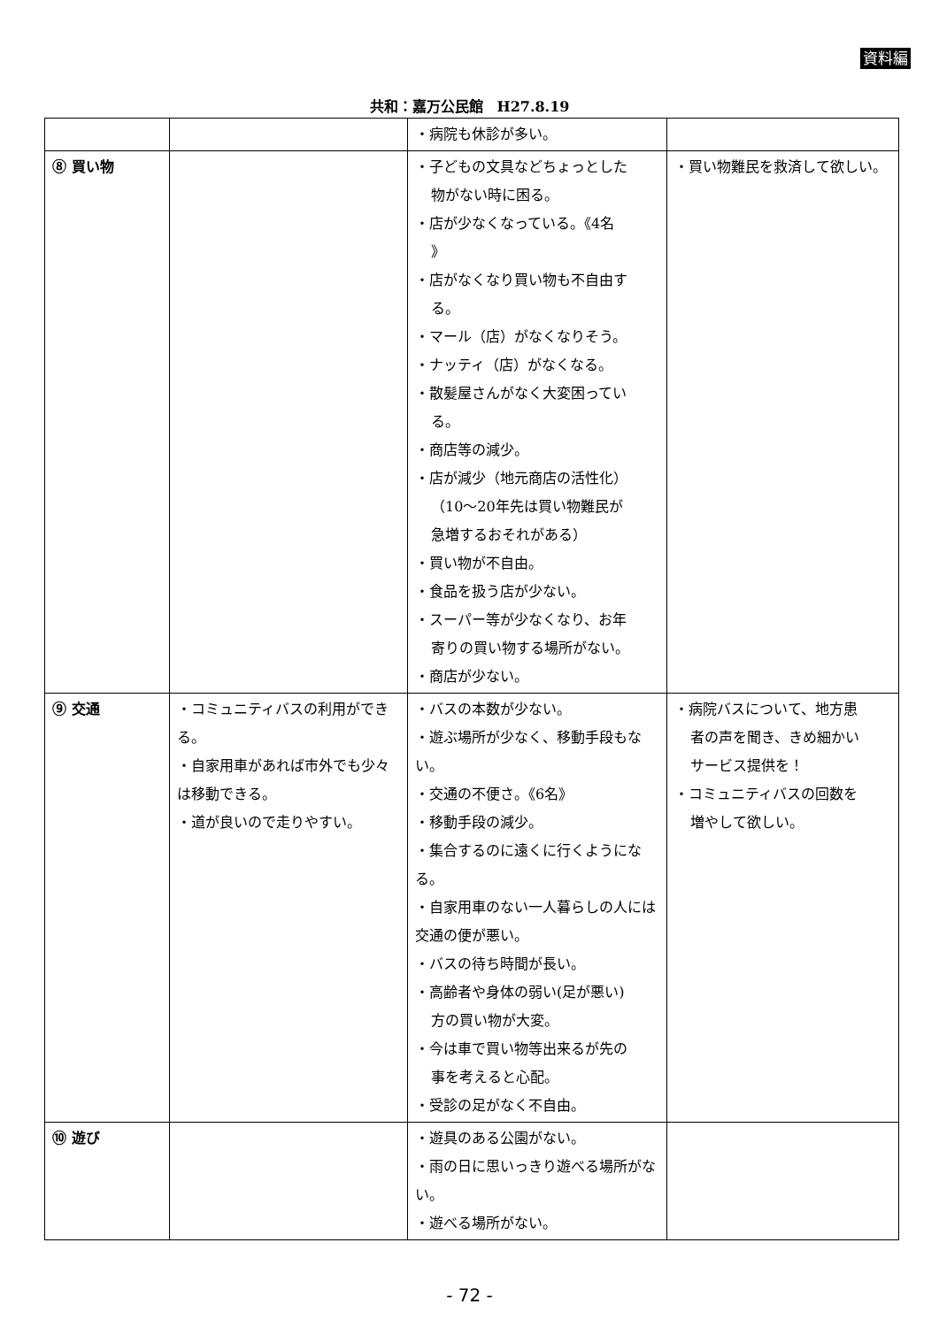資料編
共和：嘉万公民館　H27.8.19
| | | ・病院も休診が多い。 | |
| ⑧ 買い物 | | ・子どもの文具などちょっとした 物がない時に困る。 ・店が少なくなっている。《4名 》 ・店がなくなり買い物も不自由す る。 ・マール（店）がなくなりそう。 ・ナッティ（店）がなくなる。 ・散髪屋さんがなく大変困ってい る。 ・商店等の減少。 ・店が減少（地元商店の活性化） （10～20年先は買い物難民が 急増するおそれがある） ・買い物が不自由。 ・食品を扱う店が少ない。 ・スーパー等が少なくなり、お年 寄りの買い物する場所がない。 ・商店が少ない。 | ・買い物難民を救済して欲しい。 |
| ⑨ 交通 | ・コミュニティバスの利用ができる。 ・自家用車があれば市外でも少々は移動できる。 ・道が良いので走りやすい。 | ・バスの本数が少ない。 ・遊ぶ場所が少なく、移動手段もない。 ・交通の不便さ。《6名》 ・移動手段の減少。 ・集合するのに遠くに行くようになる。 ・自家用車のない一人暮らしの人には交通の便が悪い。 ・バスの待ち時間が長い。 ・高齢者や身体の弱い(足が悪い) 方の買い物が大変。 ・今は車で買い物等出来るが先の 事を考えると心配。 ・受診の足がなく不自由。 | ・病院バスについて、地方患 者の声を聞き、きめ細かい サービス提供を！ ・コミュニティバスの回数を 増やして欲しい。 |
| ⑩ 遊び | | ・遊具のある公園がない。 ・雨の日に思いっきり遊べる場所がない。 ・遊べる場所がない。 | |
- 72 -